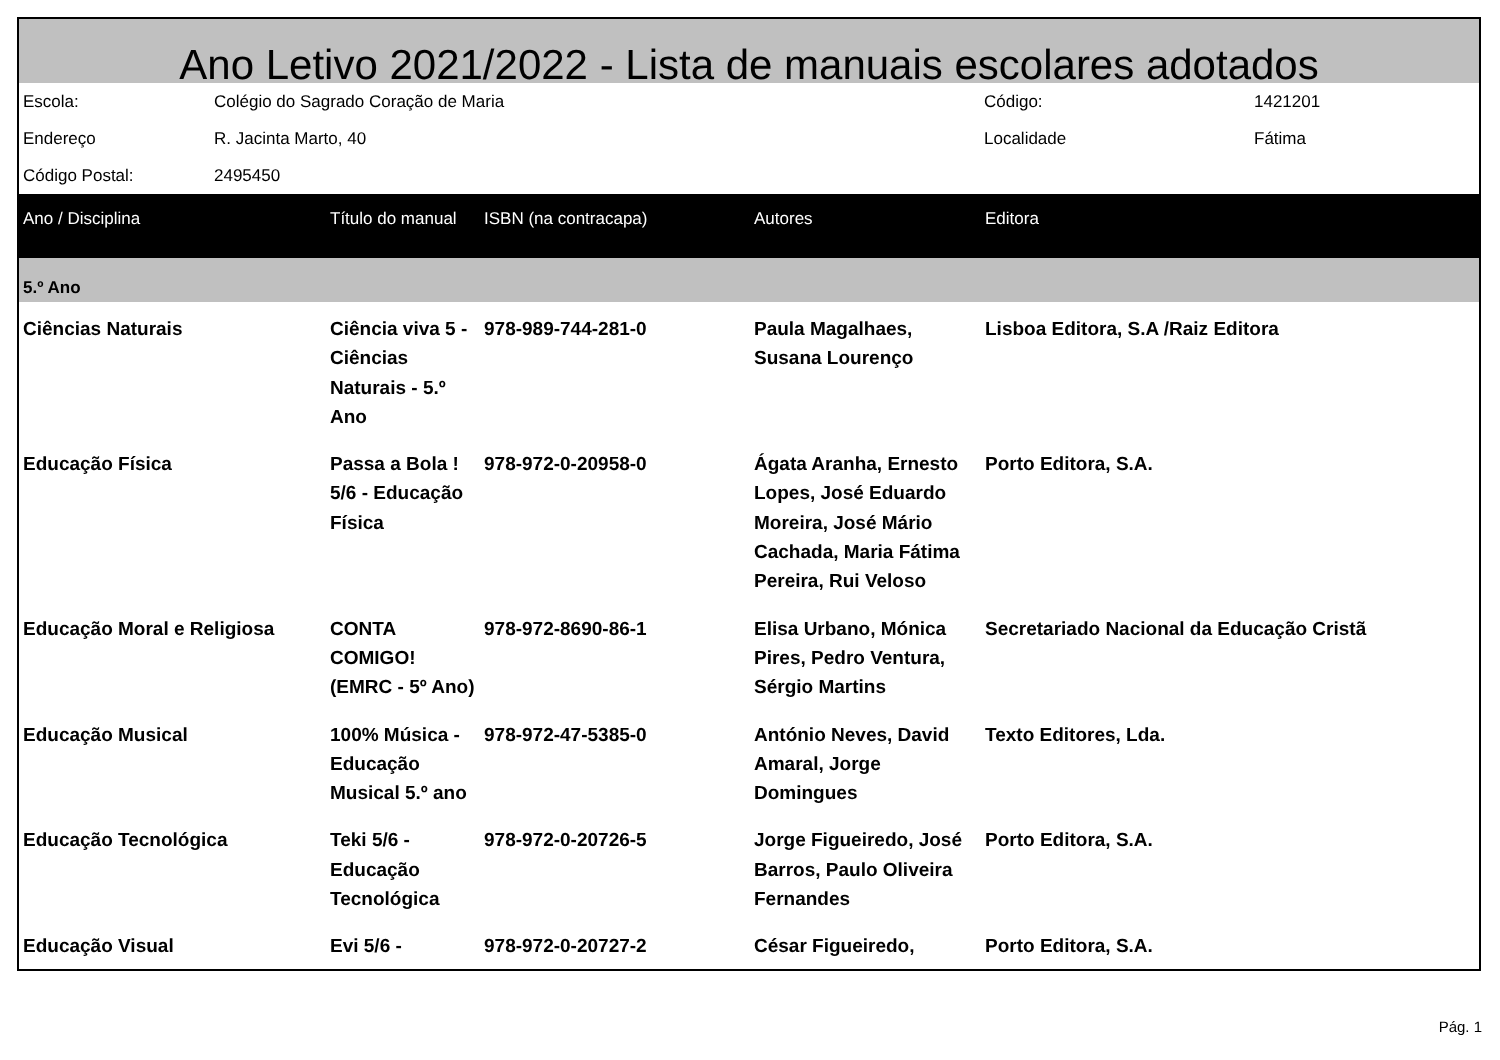Ano Letivo 2021/2022 - Lista de manuais escolares adotados
| Escola: | Colégio do Sagrado Coração de Maria | Código: | 1421201 |
| Endereço | R. Jacinta Marto, 40 | Localidade | Fátima |
| Código Postal: | 2495450 | | |
| Ano / Disciplina | Título do manual | ISBN (na contracapa) | Autores | Editora |
| --- | --- | --- | --- | --- |
| 5.º Ano | | | | |
| Ciências Naturais | Ciência viva 5 - Ciências Naturais - 5.º Ano | 978-989-744-281-0 | Paula Magalhaes, Susana Lourenço | Lisboa Editora, S.A /Raiz Editora |
| Educação Física | Passa a Bola ! 5/6 - Educação Física | 978-972-0-20958-0 | Ágata Aranha, Ernesto Lopes, José Eduardo Moreira, José Mário Cachada, Maria Fátima Pereira, Rui Veloso | Porto Editora, S.A. |
| Educação Moral e Religiosa | CONTA COMIGO! (EMRC - 5º Ano) | 978-972-8690-86-1 | Elisa Urbano, Mónica Pires, Pedro Ventura, Sérgio Martins | Secretariado Nacional da Educação Cristã |
| Educação Musical | 100% Música - Educação Musical 5.º ano | 978-972-47-5385-0 | António Neves, David Amaral, Jorge Domingues | Texto Editores, Lda. |
| Educação Tecnológica | Teki 5/6 - Educação Tecnológica | 978-972-0-20726-5 | Jorge Figueiredo, José Barros, Paulo Oliveira Fernandes | Porto Editora, S.A. |
| Educação Visual | Evi 5/6 - | 978-972-0-20727-2 | César Figueiredo, | Porto Editora, S.A. |
Pág. 1